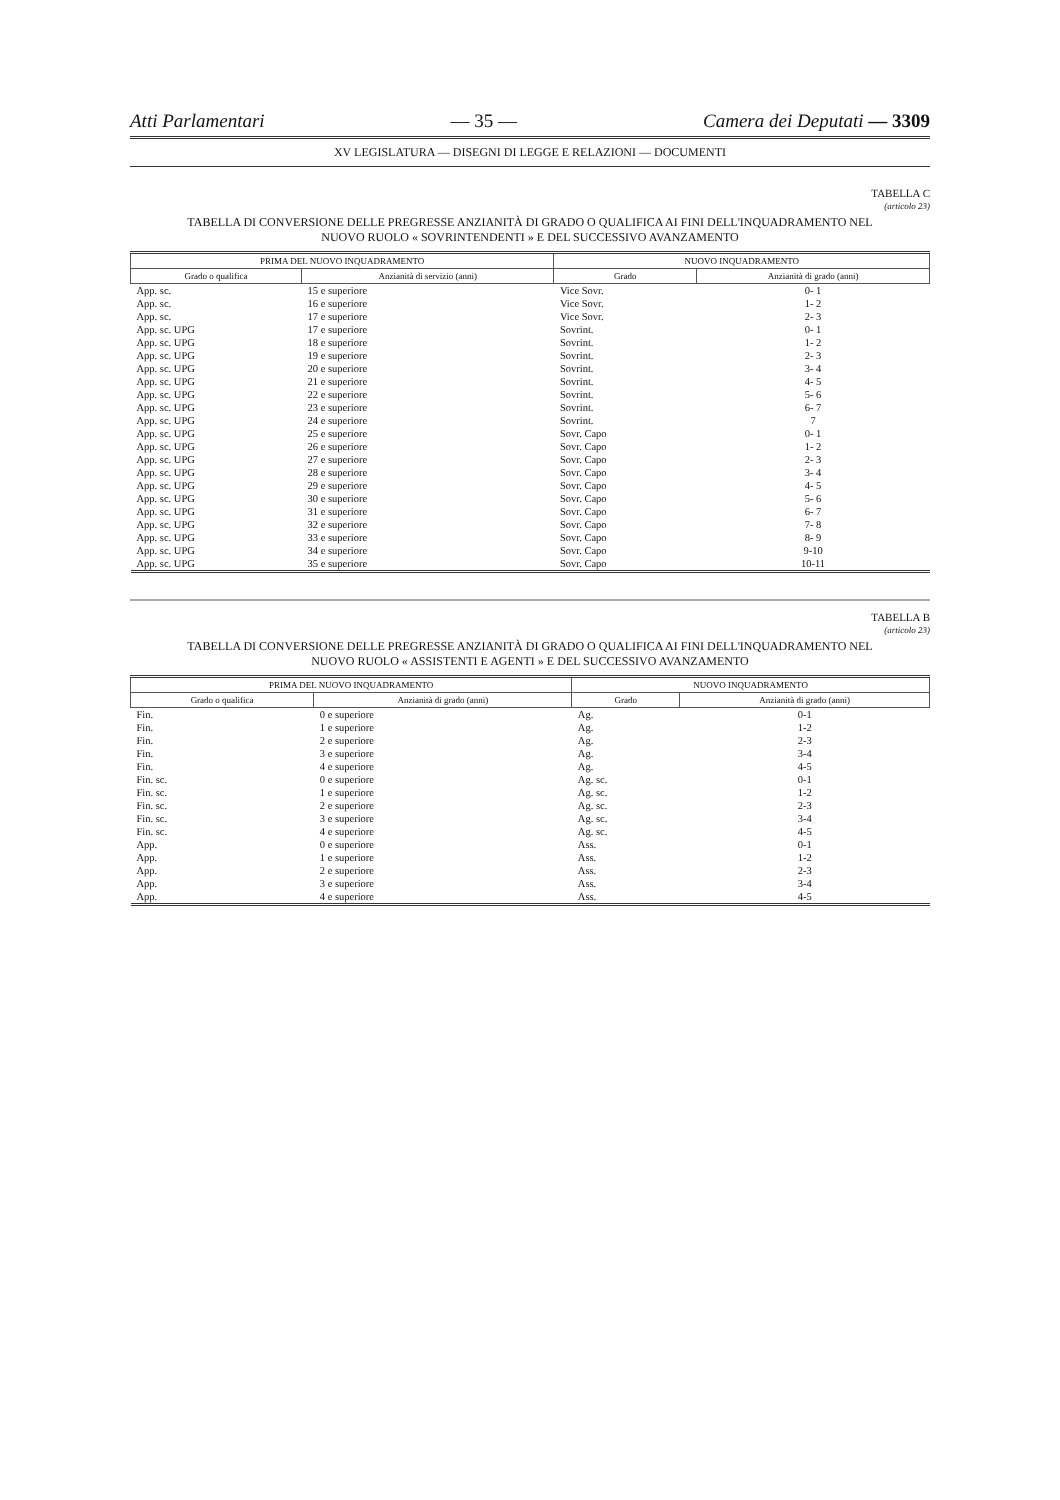Atti Parlamentari — 35 — Camera dei Deputati — 3309
XV LEGISLATURA — DISEGNI DI LEGGE E RELAZIONI — DOCUMENTI
TABELLA C
(articolo 23)
TABELLA DI CONVERSIONE DELLE PREGRESSE ANZIANITÀ DI GRADO O QUALIFICA AI FINI DELL'INQUADRAMENTO NEL NUOVO RUOLO « SOVRINTENDENTI » E DEL SUCCESSIVO AVANZAMENTO
| PRIMA DEL NUOVO INQUADRAMENTO | | NUOVO INQUADRAMENTO | |
| --- | --- | --- | --- |
| Grado o qualifica | Anzianità di servizio (anni) | Grado | Anzianità di grado (anni) |
| App. sc. | 15 e superiore | Vice Sovr. | 0- 1 |
| App. sc. | 16 e superiore | Vice Sovr. | 1- 2 |
| App. sc. | 17 e superiore | Vice Sovr. | 2- 3 |
| App. sc. UPG | 17 e superiore | Sovrint. | 0- 1 |
| App. sc. UPG | 18 e superiore | Sovrint. | 1- 2 |
| App. sc. UPG | 19 e superiore | Sovrint. | 2- 3 |
| App. sc. UPG | 20 e superiore | Sovrint. | 3- 4 |
| App. sc. UPG | 21 e superiore | Sovrint. | 4- 5 |
| App. sc. UPG | 22 e superiore | Sovrint. | 5- 6 |
| App. sc. UPG | 23 e superiore | Sovrint. | 6- 7 |
| App. sc. UPG | 24 e superiore | Sovrint. | 7 |
| App. sc. UPG | 25 e superiore | Sovr. Capo | 0- 1 |
| App. sc. UPG | 26 e superiore | Sovr. Capo | 1- 2 |
| App. sc. UPG | 27 e superiore | Sovr. Capo | 2- 3 |
| App. sc. UPG | 28 e superiore | Sovr. Capo | 3- 4 |
| App. sc. UPG | 29 e superiore | Sovr. Capo | 4- 5 |
| App. sc. UPG | 30 e superiore | Sovr. Capo | 5- 6 |
| App. sc. UPG | 31 e superiore | Sovr. Capo | 6- 7 |
| App. sc. UPG | 32 e superiore | Sovr. Capo | 7- 8 |
| App. sc. UPG | 33 e superiore | Sovr. Capo | 8- 9 |
| App. sc. UPG | 34 e superiore | Sovr. Capo | 9-10 |
| App. sc. UPG | 35 e superiore | Sovr. Capo | 10-11 |
TABELLA B
(articolo 23)
TABELLA DI CONVERSIONE DELLE PREGRESSE ANZIANITÀ DI GRADO O QUALIFICA AI FINI DELL'INQUADRAMENTO NEL NUOVO RUOLO « ASSISTENTI E AGENTI » E DEL SUCCESSIVO AVANZAMENTO
| PRIMA DEL NUOVO INQUADRAMENTO | | NUOVO INQUADRAMENTO | |
| --- | --- | --- | --- |
| Grado o qualifica | Anzianità di grado (anni) | Grado | Anzianità di grado (anni) |
| Fin. | 0 e superiore | Ag. | 0-1 |
| Fin. | 1 e superiore | Ag. | 1-2 |
| Fin. | 2 e superiore | Ag. | 2-3 |
| Fin. | 3 e superiore | Ag. | 3-4 |
| Fin. | 4 e superiore | Ag. | 4-5 |
| Fin. sc. | 0 e superiore | Ag. sc. | 0-1 |
| Fin. sc. | 1 e superiore | Ag. sc. | 1-2 |
| Fin. sc. | 2 e superiore | Ag. sc. | 2-3 |
| Fin. sc. | 3 e superiore | Ag. sc. | 3-4 |
| Fin. sc. | 4 e superiore | Ag. sc. | 4-5 |
| App. | 0 e superiore | Ass. | 0-1 |
| App. | 1 e superiore | Ass. | 1-2 |
| App. | 2 e superiore | Ass. | 2-3 |
| App. | 3 e superiore | Ass. | 3-4 |
| App. | 4 e superiore | Ass. | 4-5 |